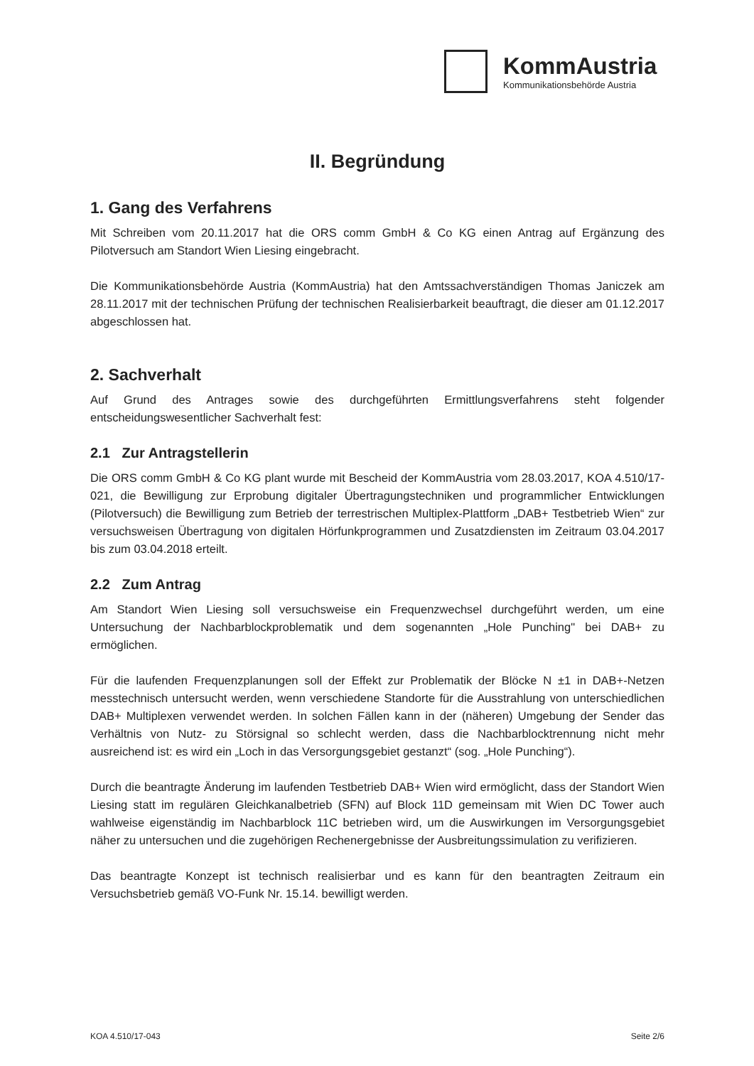KommAustria
Kommunikationsbehörde Austria
II. Begründung
1. Gang des Verfahrens
Mit Schreiben vom 20.11.2017 hat die ORS comm GmbH & Co KG einen Antrag auf Ergänzung des Pilotversuch am Standort Wien Liesing eingebracht.
Die Kommunikationsbehörde Austria (KommAustria) hat den Amtssachverständigen Thomas Janiczek am 28.11.2017 mit der technischen Prüfung der technischen Realisierbarkeit beauftragt, die dieser am 01.12.2017 abgeschlossen hat.
2. Sachverhalt
Auf Grund des Antrages sowie des durchgeführten Ermittlungsverfahrens steht folgender entscheidungswesentlicher Sachverhalt fest:
2.1 Zur Antragstellerin
Die ORS comm GmbH & Co KG plant wurde mit Bescheid der KommAustria vom 28.03.2017, KOA 4.510/17-021, die Bewilligung zur Erprobung digitaler Übertragungstechniken und programmlicher Entwicklungen (Pilotversuch) die Bewilligung zum Betrieb der terrestrischen Multiplex-Plattform „DAB+ Testbetrieb Wien“ zur versuchsweisen Übertragung von digitalen Hörfunkprogrammen und Zusatzdiensten im Zeitraum 03.04.2017 bis zum 03.04.2018 erteilt.
2.2 Zum Antrag
Am Standort Wien Liesing soll versuchsweise ein Frequenzwechsel durchgeführt werden, um eine Untersuchung der Nachbarblockproblematik und dem sogenannten „Hole Punching" bei DAB+ zu ermöglichen.
Für die laufenden Frequenzplanungen soll der Effekt zur Problematik der Blöcke N ±1 in DAB+-Netzen messtechnisch untersucht werden, wenn verschiedene Standorte für die Ausstrahlung von unterschiedlichen DAB+ Multiplexen verwendet werden. In solchen Fällen kann in der (näheren) Umgebung der Sender das Verhältnis von Nutz- zu Störsignal so schlecht werden, dass die Nachbarblocktrennung nicht mehr ausreichend ist: es wird ein „Loch in das Versorgungsgebiet gestanzt“ (sog. „Hole Punching“).
Durch die beantragte Änderung im laufenden Testbetrieb DAB+ Wien wird ermöglicht, dass der Standort Wien Liesing statt im regulären Gleichkanalbetrieb (SFN) auf Block 11D gemeinsam mit Wien DC Tower auch wahlweise eigenständig im Nachbarblock 11C betrieben wird, um die Auswirkungen im Versorgungsgebiet näher zu untersuchen und die zugehörigen Rechenergebnisse der Ausbreitungssimulation zu verifizieren.
Das beantragte Konzept ist technisch realisierbar und es kann für den beantragten Zeitraum ein Versuchsbetrieb gemäß VO-Funk Nr. 15.14. bewilligt werden.
KOA 4.510/17-043 Seite 2/6